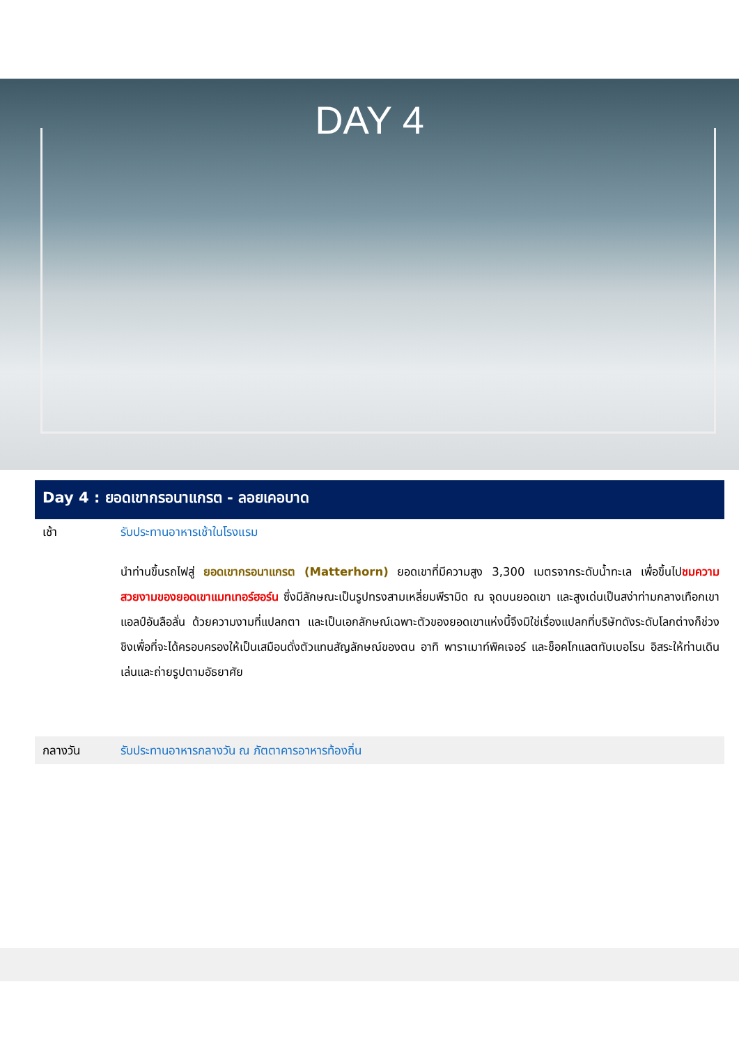DAY 4
Day 4 : ยอดเขากรอนาแกรต - ลอยเคอบาด
เช้า รับประทานอาหารเช้าในโรงแรม
นำท่านขึ้นรถไฟสู่ ยอดเขากรอนาแกรต (Matterhorn) ยอดเขาที่มีความสูง 3,300 เมตรจากระดับน้ำทะเล เพื่อขึ้นไปชมความสวยงามของยอดเขาแมทเทอร์ฮอร์น ซึ่งมีลักษณะเป็นรูปทรงสามเหลี่ยมพีรามิด ณ จุดบนยอดเขา และสูงเด่นเป็นสง่าท่ามกลางเทือกเขาแอลป์อันลือลั่น ด้วยความงามที่แปลกตา และเป็นเอกลักษณ์เฉพาะตัวของยอดเขาแห่งนี้จึงมิใช่เรื่องแปลกที่บริษัทดังระดับโลกต่างก็ช่วงชิงเพื่อที่จะได้ครอบครองให้เป็นเสมือนดั่งตัวแทนสัญลักษณ์ของตน อาทิ พาราเมาท์พิคเจอร์ และช็อคโกแลตทับเบอโรน อิสระให้ท่านเดินเล่นและถ่ายรูปตามอัธยาศัย
กลางวัน รับประทานอาหารกลางวัน ณ ภัตตาคารอาหารท้องถิ่น